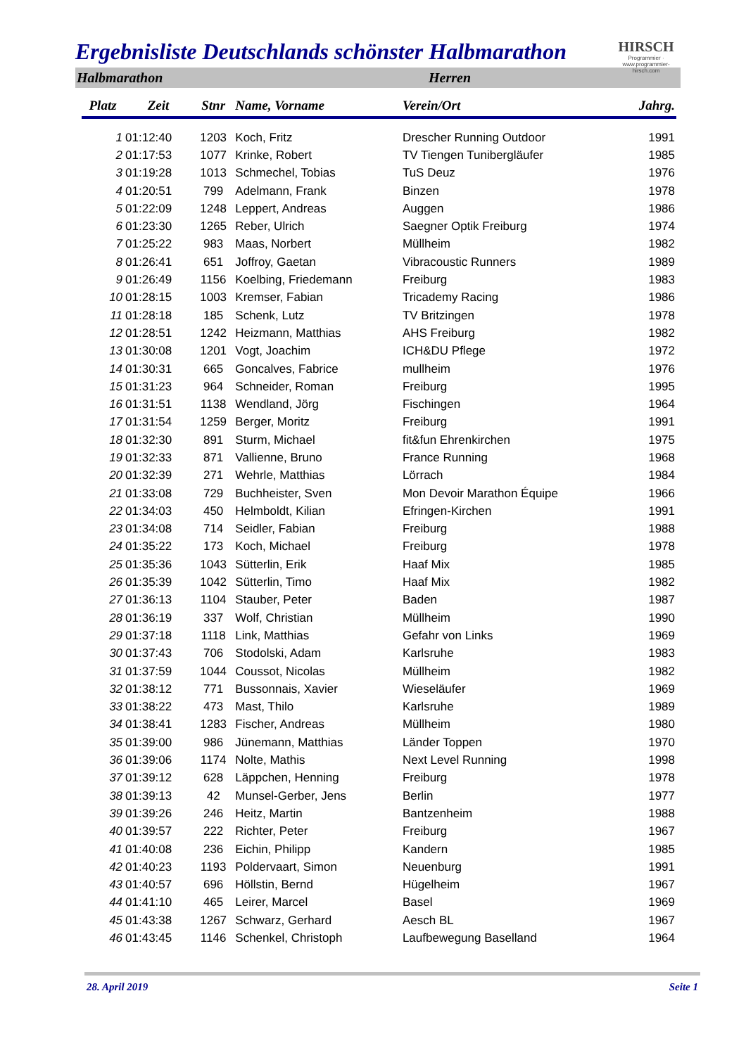HIRSCH
Programmier · www.programmier-hirsch.com
Ergebnisliste Deutschlands schönster Halbmarathon
Halbmarathon Herren
| Platz | Zeit | Stnr | Name, Vorname | Verein/Ort | Jahrg. |
| --- | --- | --- | --- | --- | --- |
| 1 | 01:12:40 | 1203 | Koch, Fritz | Drescher Running Outdoor | 1991 |
| 2 | 01:17:53 | 1077 | Krinke, Robert | TV Tiengen Tunibergläufer | 1985 |
| 3 | 01:19:28 | 1013 | Schmechel, Tobias | TuS Deuz | 1976 |
| 4 | 01:20:51 | 799 | Adelmann, Frank | Binzen | 1978 |
| 5 | 01:22:09 | 1248 | Leppert, Andreas | Auggen | 1986 |
| 6 | 01:23:30 | 1265 | Reber, Ulrich | Saegner Optik Freiburg | 1974 |
| 7 | 01:25:22 | 983 | Maas, Norbert | Müllheim | 1982 |
| 8 | 01:26:41 | 651 | Joffroy, Gaetan | Vibracoustic Runners | 1989 |
| 9 | 01:26:49 | 1156 | Koelbing, Friedemann | Freiburg | 1983 |
| 10 | 01:28:15 | 1003 | Kremser, Fabian | Tricademy Racing | 1986 |
| 11 | 01:28:18 | 185 | Schenk, Lutz | TV Britzingen | 1978 |
| 12 | 01:28:51 | 1242 | Heizmann, Matthias | AHS Freiburg | 1982 |
| 13 | 01:30:08 | 1201 | Vogt, Joachim | ICH&DU Pflege | 1972 |
| 14 | 01:30:31 | 665 | Goncalves, Fabrice | mullheim | 1976 |
| 15 | 01:31:23 | 964 | Schneider, Roman | Freiburg | 1995 |
| 16 | 01:31:51 | 1138 | Wendland, Jörg | Fischingen | 1964 |
| 17 | 01:31:54 | 1259 | Berger, Moritz | Freiburg | 1991 |
| 18 | 01:32:30 | 891 | Sturm, Michael | fit&fun Ehrenkirchen | 1975 |
| 19 | 01:32:33 | 871 | Vallienne, Bruno | France Running | 1968 |
| 20 | 01:32:39 | 271 | Wehrle, Matthias | Lörrach | 1984 |
| 21 | 01:33:08 | 729 | Buchheister, Sven | Mon Devoir Marathon Équipe | 1966 |
| 22 | 01:34:03 | 450 | Helmboldt, Kilian | Efringen-Kirchen | 1991 |
| 23 | 01:34:08 | 714 | Seidler, Fabian | Freiburg | 1988 |
| 24 | 01:35:22 | 173 | Koch, Michael | Freiburg | 1978 |
| 25 | 01:35:36 | 1043 | Sütterlin, Erik | Haaf Mix | 1985 |
| 26 | 01:35:39 | 1042 | Sütterlin, Timo | Haaf Mix | 1982 |
| 27 | 01:36:13 | 1104 | Stauber, Peter | Baden | 1987 |
| 28 | 01:36:19 | 337 | Wolf, Christian | Müllheim | 1990 |
| 29 | 01:37:18 | 1118 | Link, Matthias | Gefahr von Links | 1969 |
| 30 | 01:37:43 | 706 | Stodolski, Adam | Karlsruhe | 1983 |
| 31 | 01:37:59 | 1044 | Coussot, Nicolas | Müllheim | 1982 |
| 32 | 01:38:12 | 771 | Bussonnais, Xavier | Wieseläufer | 1969 |
| 33 | 01:38:22 | 473 | Mast, Thilo | Karlsruhe | 1989 |
| 34 | 01:38:41 | 1283 | Fischer, Andreas | Müllheim | 1980 |
| 35 | 01:39:00 | 986 | Jünemann, Matthias | Länder Toppen | 1970 |
| 36 | 01:39:06 | 1174 | Nolte, Mathis | Next Level Running | 1998 |
| 37 | 01:39:12 | 628 | Läppchen, Henning | Freiburg | 1978 |
| 38 | 01:39:13 | 42 | Munsel-Gerber, Jens | Berlin | 1977 |
| 39 | 01:39:26 | 246 | Heitz, Martin | Bantzenheim | 1988 |
| 40 | 01:39:57 | 222 | Richter, Peter | Freiburg | 1967 |
| 41 | 01:40:08 | 236 | Eichin, Philipp | Kandern | 1985 |
| 42 | 01:40:23 | 1193 | Poldervaart, Simon | Neuenburg | 1991 |
| 43 | 01:40:57 | 696 | Höllstin, Bernd | Hügelheim | 1967 |
| 44 | 01:41:10 | 465 | Leirer, Marcel | Basel | 1969 |
| 45 | 01:43:38 | 1267 | Schwarz, Gerhard | Aesch BL | 1967 |
| 46 | 01:43:45 | 1146 | Schenkel, Christoph | Laufbewegung Baselland | 1964 |
28. April 2019 Seite 1